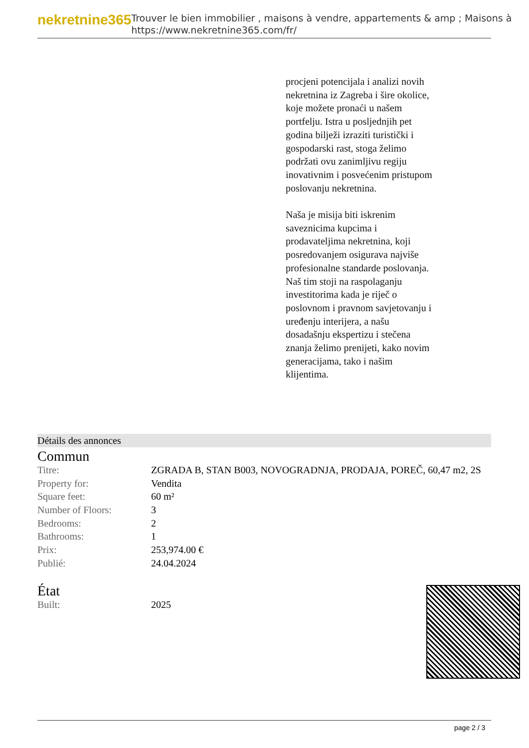nekretnine365
Trouver le bien immobilier , maisons à vendre, appartements & amp ; Maisons à
https://www.nekretnine365.com/fr/
procjeni potencijala i analizi novih nekretnina iz Zagreba i šire okolice, koje možete pronaći u našem portfelju. Istra u posljednjih pet godina bilježi izraziti turistički i gospodarski rast, stoga želimo podržati ovu zanimljivu regiju inovativnim i posvećenim pristupom poslovanju nekretnina.
Naša je misija biti iskrenim saveznicima kupcima i prodavateljima nekretnina, koji posredovanjem osigurava najviše profesionalne standarde poslovanja.
Naš tim stoji na raspolaganju investitorima kada je riječ o poslovnom i pravnom savjetovanju i uređenju interijera, a našu dosadašnju ekspertizu i stečena znanja želimo prenijeti, kako novim generacijama, tako i našim klijentima.
Détails des annonces
Commun
| Titre: | ZGRADA B, STAN B003, NOVOGRADNJA, PRODAJA, POREČ, 60,47 m2, 2S |
| Property for: | Vendita |
| Square feet: | 60 m² |
| Number of Floors: | 3 |
| Bedrooms: | 2 |
| Bathrooms: | 1 |
| Prix: | 253,974.00 € |
| Publié: | 24.04.2024 |
État
| Built: | 2025 |
page 2 / 3